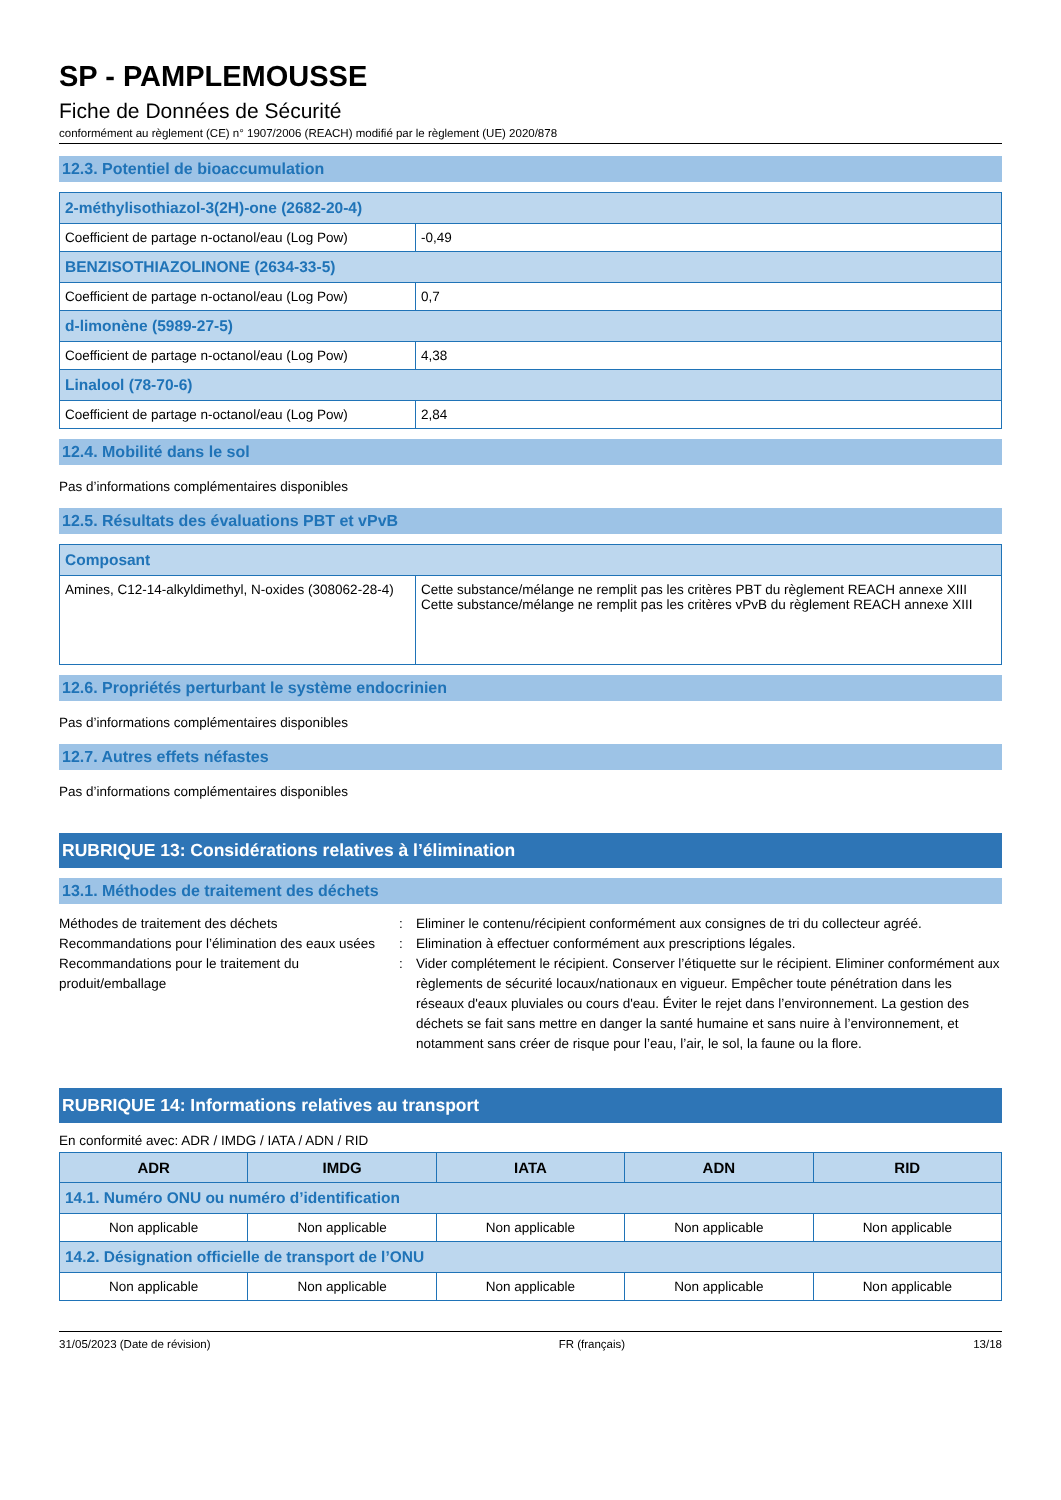SP - PAMPLEMOUSSE
Fiche de Données de Sécurité
conformément au règlement (CE) n° 1907/2006 (REACH) modifié par le règlement (UE) 2020/878
12.3. Potentiel de bioaccumulation
| 2-méthylisothiazol-3(2H)-one (2682-20-4) | |
| Coefficient de partage n-octanol/eau (Log Pow) | -0,49 |
| BENZISOTHIAZOLINONE (2634-33-5) | |
| Coefficient de partage n-octanol/eau (Log Pow) | 0,7 |
| d-limonène (5989-27-5) | |
| Coefficient de partage n-octanol/eau (Log Pow) | 4,38 |
| Linalool (78-70-6) | |
| Coefficient de partage n-octanol/eau (Log Pow) | 2,84 |
12.4. Mobilité dans le sol
Pas d’informations complémentaires disponibles
12.5. Résultats des évaluations PBT et vPvB
| Composant | |
| Amines, C12-14-alkyldimethyl, N-oxides (308062-28-4) | Cette substance/mélange ne remplit pas les critères PBT du règlement REACH annexe XIII Cette substance/mélange ne remplit pas les critères vPvB du règlement REACH annexe XIII |
12.6. Propriétés perturbant le système endocrinien
Pas d’informations complémentaires disponibles
12.7. Autres effets néfastes
Pas d’informations complémentaires disponibles
RUBRIQUE 13: Considérations relatives à l’élimination
13.1. Méthodes de traitement des déchets
Méthodes de traitement des déchets
:
Eliminer le contenu/récipient conformément aux consignes de tri du collecteur agréé.
Recommandations pour l’élimination des eaux usées
:
Elimination à effectuer conformément aux prescriptions légales.
Recommandations pour le traitement du produit/emballage
:
Vider complétement le récipient. Conserver l’étiquette sur le récipient. Eliminer conformément aux règlements de sécurité locaux/nationaux en vigueur. Empêcher toute pénétration dans les réseaux d'eaux pluviales ou cours d'eau. Éviter le rejet dans l’environnement. La gestion des déchets se fait sans mettre en danger la santé humaine et sans nuire à l’environnement, et notamment sans créer de risque pour l’eau, l’air, le sol, la faune ou la flore.
RUBRIQUE 14: Informations relatives au transport
En conformité avec: ADR / IMDG / IATA / ADN / RID
| ADR | IMDG | IATA | ADN | RID |
| --- | --- | --- | --- | --- |
| 14.1. Numéro ONU ou numéro d’identification | | | | |
| Non applicable | Non applicable | Non applicable | Non applicable | Non applicable |
| 14.2. Désignation officielle de transport de l’ONU | | | | |
| Non applicable | Non applicable | Non applicable | Non applicable | Non applicable |
31/05/2023 (Date de révision) FR (français) 13/18